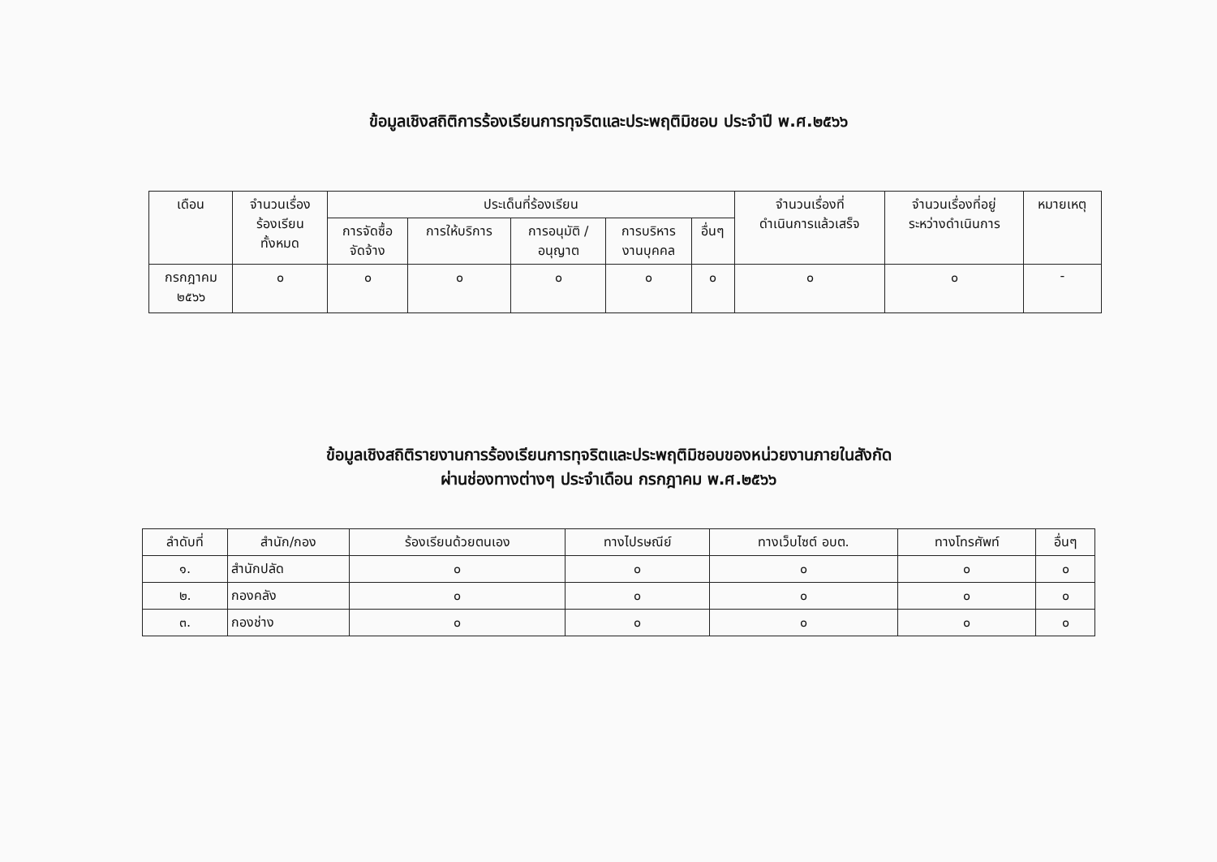ข้อมูลเชิงสถิติการร้องเรียนการทุจริตและประพฤติมิชอบ ประจำปี พ.ศ.๒๕๖๖
| เดือน | จำนวนเรื่อง ร้องเรียน ทั้งหมด | ประเด็นที่ร้องเรียน | | | | | จำนวนเรื่องที่ ดำเนินการแล้วเสร็จ | จำนวนเรื่องที่อยู่ ระหว่างดำเนินการ | หมายเหตุ |
| --- | --- | --- | --- | --- | --- | --- | --- | --- | --- |
| | | การจัดซื้อ จัดจ้าง | การให้บริการ | การอนุมัติ / อนุญาต | การบริหาร งานบุคคล | อื่นๆ | | | |
| กรกฎาคม ๒๕๖๖ | ๐ | ๐ | ๐ | ๐ | ๐ | ๐ | ๐ | ๐ | - |
ข้อมูลเชิงสถิติรายงานการร้องเรียนการทุจริตและประพฤติมิชอบของหน่วยงานภายในสังกัด
ผ่านช่องทางต่างๆ ประจำเดือน กรกฎาคม พ.ศ.๒๕๖๖
| ลำดับที่ | สำนัก/กอง | ร้องเรียนด้วยตนเอง | ทางไปรษณีย์ | ทางเว็บไซต์ อบต. | ทางโทรศัพท์ | อื่นๆ |
| --- | --- | --- | --- | --- | --- | --- |
| ๑. | สำนักปลัด | ๐ | ๐ | ๐ | ๐ | ๐ |
| ๒. | กองคลัง | ๐ | ๐ | ๐ | ๐ | ๐ |
| ๓. | กองช่าง | ๐ | ๐ | ๐ | ๐ | ๐ |